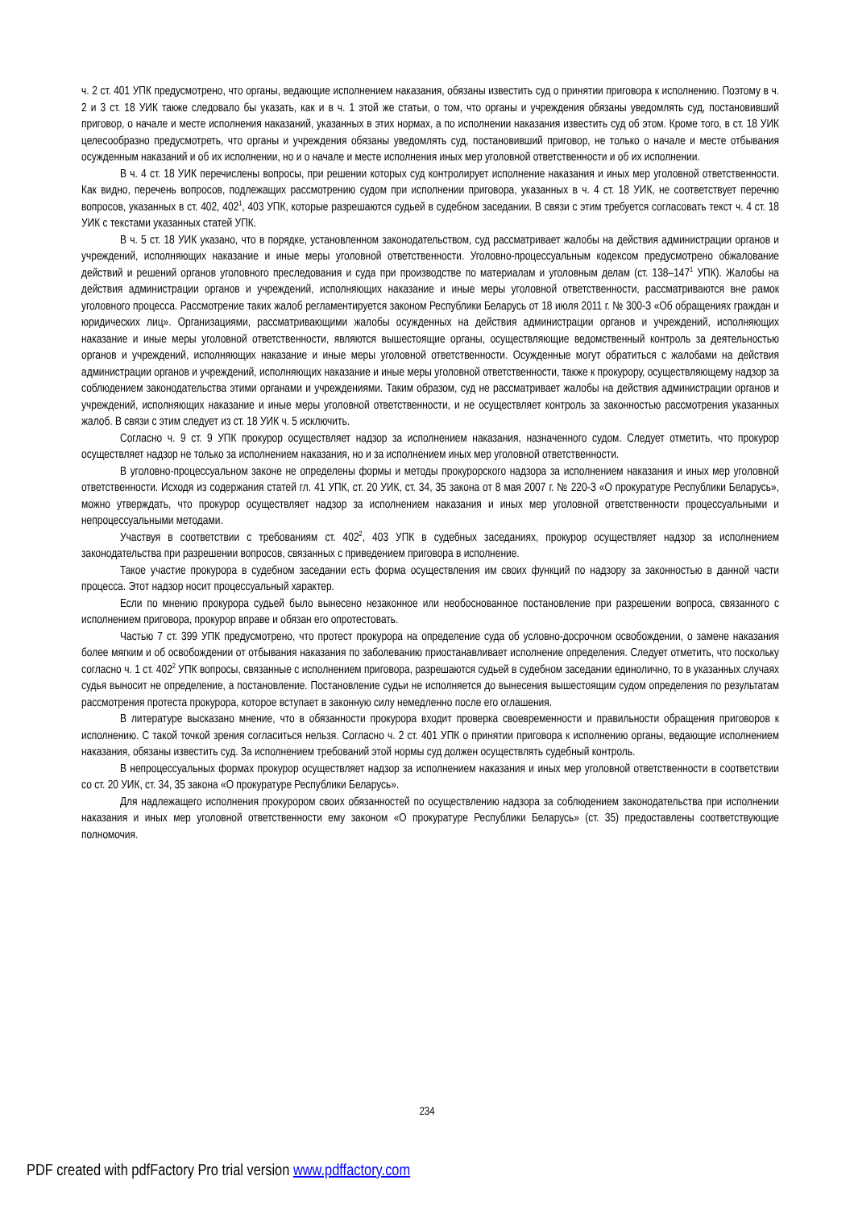ч. 2 ст. 401 УПК предусмотрено, что органы, ведающие исполнением наказания, обязаны известить суд о принятии приговора к исполнению. Поэтому в ч. 2 и 3 ст. 18 УИК также следовало бы указать, как и в ч. 1 этой же статьи, о том, что органы и учреждения обязаны уведомлять суд, постановивший приговор, о начале и месте исполнения наказаний, указанных в этих нормах, а по исполнении наказания известить суд об этом. Кроме того, в ст. 18 УИК целесообразно предусмотреть, что органы и учреждения обязаны уведомлять суд, постановивший приговор, не только о начале и месте отбывания осужденным наказаний и об их исполнении, но и о начале и месте исполнения иных мер уголовной ответственности и об их исполнении.
В ч. 4 ст. 18 УИК перечислены вопросы, при решении которых суд контролирует исполнение наказания и иных мер уголовной ответственности. Как видно, перечень вопросов, подлежащих рассмотрению судом при исполнении приговора, указанных в ч. 4 ст. 18 УИК, не соответствует перечню вопросов, указанных в ст. 402, 402<sup>1</sup>, 403 УПК, которые разрешаются судьей в судебном заседании. В связи с этим требуется согласовать текст ч. 4 ст. 18 УИК с текстами указанных статей УПК.
В ч. 5 ст. 18 УИК указано, что в порядке, установленном законодательством, суд рассматривает жалобы на действия администрации органов и учреждений, исполняющих наказание и иные меры уголовной ответственности. Уголовно-процессуальным кодексом предусмотрено обжалование действий и решений органов уголовного преследования и суда при производстве по материалам и уголовным делам (ст. 138–147<sup>1</sup> УПК). Жалобы на действия администрации органов и учреждений, исполняющих наказание и иные меры уголовной ответственности, рассматриваются вне рамок уголовного процесса. Рассмотрение таких жалоб регламентируется законом Республики Беларусь от 18 июля 2011 г. № 300-З «Об обращениях граждан и юридических лиц». Организациями, рассматривающими жалобы осужденных на действия администрации органов и учреждений, исполняющих наказание и иные меры уголовной ответственности, являются вышестоящие органы, осуществляющие ведомственный контроль за деятельностью органов и учреждений, исполняющих наказание и иные меры уголовной ответственности. Осужденные могут обратиться с жалобами на действия администрации органов и учреждений, исполняющих наказание и иные меры уголовной ответственности, также к прокурору, осуществляющему надзор за соблюдением законодательства этими органами и учреждениями. Таким образом, суд не рассматривает жалобы на действия администрации органов и учреждений, исполняющих наказание и иные меры уголовной ответственности, и не осуществляет контроль за законностью рассмотрения указанных жалоб. В связи с этим следует из ст. 18 УИК ч. 5 исключить.
Согласно ч. 9 ст. 9 УПК прокурор осуществляет надзор за исполнением наказания, назначенного судом. Следует отметить, что прокурор осуществляет надзор не только за исполнением наказания, но и за исполнением иных мер уголовной ответственности.
В уголовно-процессуальном законе не определены формы и методы прокурорского надзора за исполнением наказания и иных мер уголовной ответственности. Исходя из содержания статей гл. 41 УПК, ст. 20 УИК, ст. 34, 35 закона от 8 мая 2007 г. № 220-З «О прокуратуре Республики Беларусь», можно утверждать, что прокурор осуществляет надзор за исполнением наказания и иных мер уголовной ответственности процессуальными и непроцессуальными методами.
Участвуя в соответствии с требованиям ст. 402<sup>2</sup>, 403 УПК в судебных заседаниях, прокурор осуществляет надзор за исполнением законодательства при разрешении вопросов, связанных с приведением приговора в исполнение.
Такое участие прокурора в судебном заседании есть форма осуществления им своих функций по надзору за законностью в данной части процесса. Этот надзор носит процессуальный характер.
Если по мнению прокурора судьей было вынесено незаконное или необоснованное постановление при разрешении вопроса, связанного с исполнением приговора, прокурор вправе и обязан его опротестовать.
Частью 7 ст. 399 УПК предусмотрено, что протест прокурора на определение суда об условно-досрочном освобождении, о замене наказания более мягким и об освобождении от отбывания наказания по заболеванию приостанавливает исполнение определения. Следует отметить, что поскольку согласно ч. 1 ст. 402<sup>2</sup> УПК вопросы, связанные с исполнением приговора, разрешаются судьей в судебном заседании единолично, то в указанных случаях судья выносит не определение, а постановление. Постановление судьи не исполняется до вынесения вышестоящим судом определения по результатам рассмотрения протеста прокурора, которое вступает в законную силу немедленно после его оглашения.
В литературе высказано мнение, что в обязанности прокурора входит проверка своевременности и правильности обращения приговоров к исполнению. С такой точкой зрения согласиться нельзя. Согласно ч. 2 ст. 401 УПК о принятии приговора к исполнению органы, ведающие исполнением наказания, обязаны известить суд. За исполнением требований этой нормы суд должен осуществлять судебный контроль.
В непроцессуальных формах прокурор осуществляет надзор за исполнением наказания и иных мер уголовной ответственности в соответствии со ст. 20 УИК, ст. 34, 35 закона «О прокуратуре Республики Беларусь».
Для надлежащего исполнения прокурором своих обязанностей по осуществлению надзора за соблюдением законодательства при исполнении наказания и иных мер уголовной ответственности ему законом «О прокуратуре Республики Беларусь» (ст. 35) предоставлены соответствующие полномочия.
234
PDF created with pdfFactory Pro trial version www.pdffactory.com